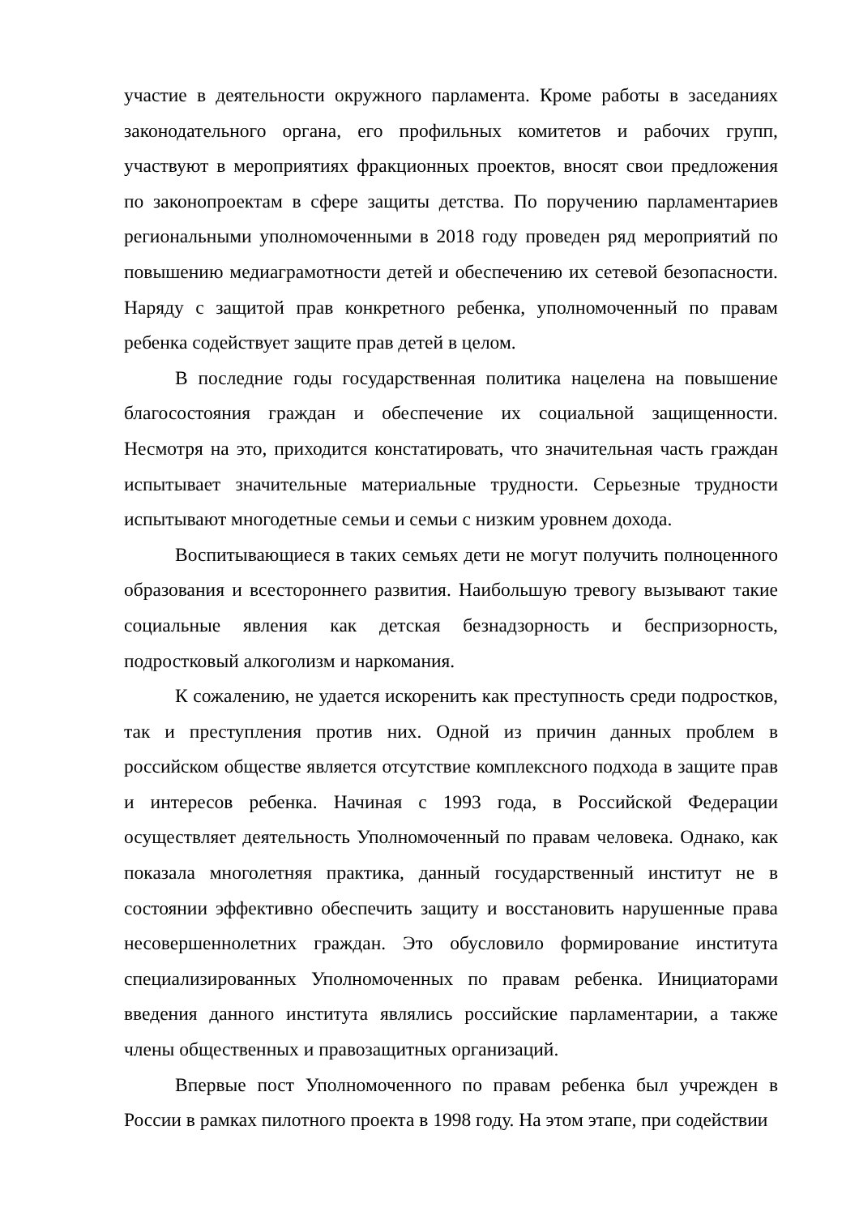участие в деятельности окружного парламента. Кроме работы в заседаниях законодательного органа, его профильных комитетов и рабочих групп, участвуют в мероприятиях фракционных проектов, вносят свои предложения по законопроектам в сфере защиты детства. По поручению парламентариев региональными уполномоченными в 2018 году проведен ряд мероприятий по повышению медиаграмотности детей и обеспечению их сетевой безопасности. Наряду с защитой прав конкретного ребенка, уполномоченный по правам ребенка содействует защите прав детей в целом.
В последние годы государственная политика нацелена на повышение благосостояния граждан и обеспечение их социальной защищенности. Несмотря на это, приходится констатировать, что значительная часть граждан испытывает значительные материальные трудности. Серьезные трудности испытывают многодетные семьи и семьи с низким уровнем дохода.
Воспитывающиеся в таких семьях дети не могут получить полноценного образования и всестороннего развития. Наибольшую тревогу вызывают такие социальные явления как детская безнадзорность и беспризорность, подростковый алкоголизм и наркомания.
К сожалению, не удается искоренить как преступность среди подростков, так и преступления против них. Одной из причин данных проблем в российском обществе является отсутствие комплексного подхода в защите прав и интересов ребенка. Начиная с 1993 года, в Российской Федерации осуществляет деятельность Уполномоченный по правам человека. Однако, как показала многолетняя практика, данный государственный институт не в состоянии эффективно обеспечить защиту и восстановить нарушенные права несовершеннолетних граждан. Это обусловило формирование института специализированных Уполномоченных по правам ребенка. Инициаторами введения данного института являлись российские парламентарии, а также члены общественных и правозащитных организаций.
Впервые пост Уполномоченного по правам ребенка был учрежден в России в рамках пилотного проекта в 1998 году. На этом этапе, при содействии